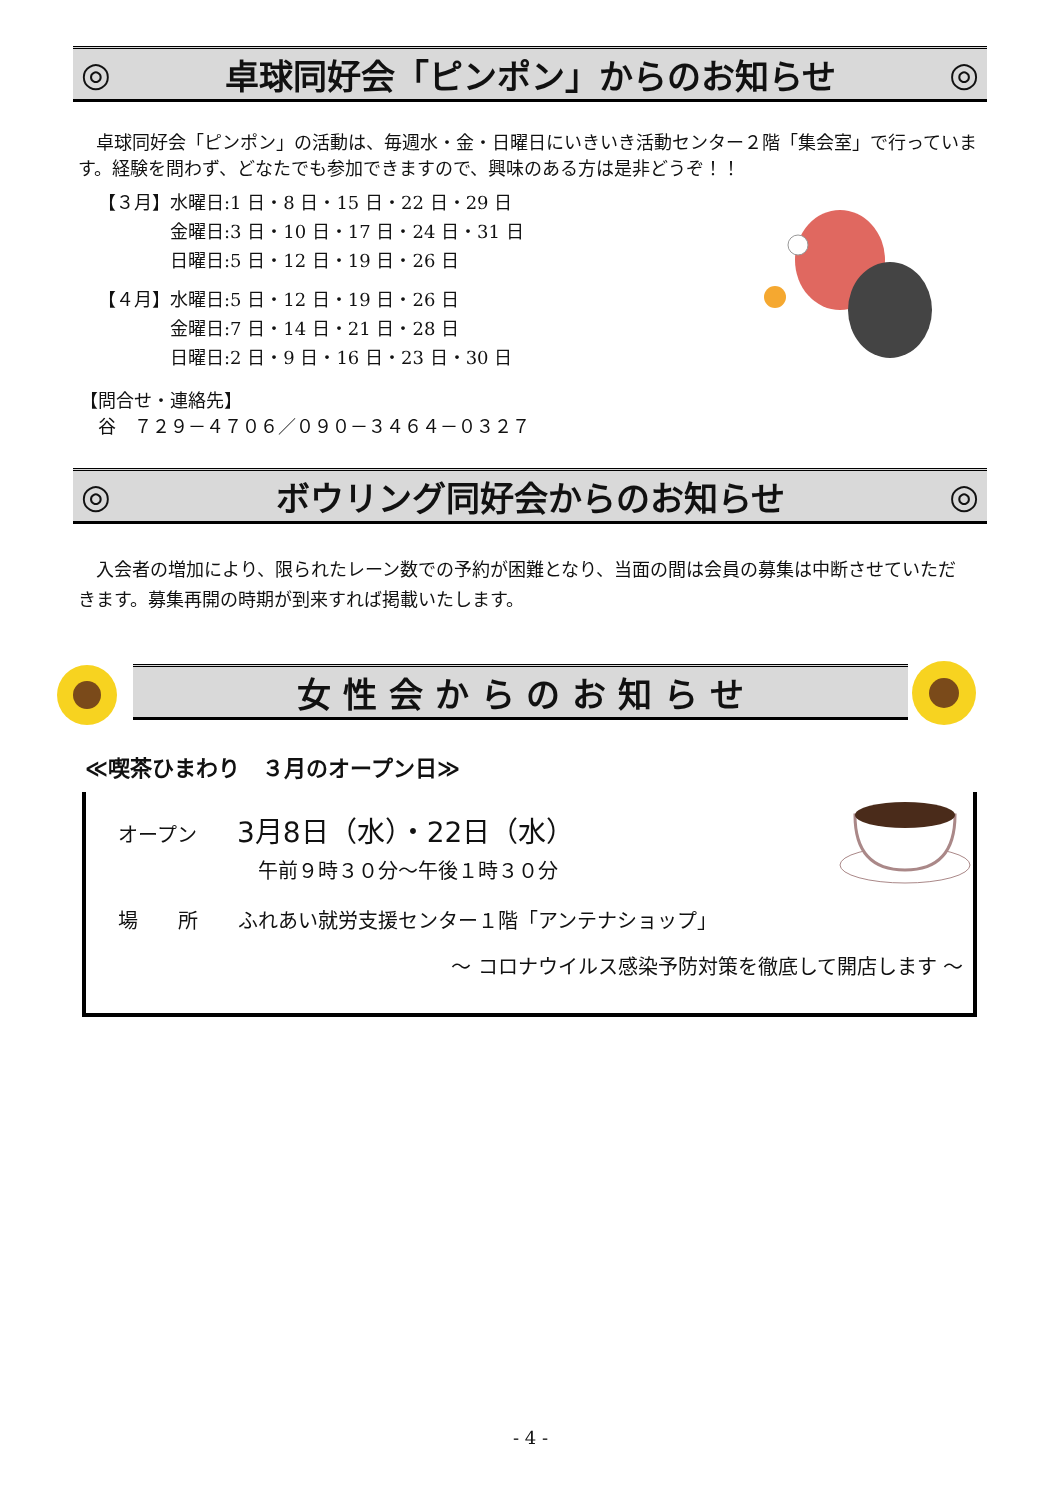◎ 卓球同好会「ピンポン」からのお知らせ ◎
　卓球同好会「ピンポン」の活動は、毎週水・金・日曜日にいきいき活動センター２階「集会室」で行っています。経験を問わず、どなたでも参加できますので、興味のある方は是非どうぞ！！
【３月】水曜日:1 日・8 日・15 日・22 日・29 日
　　　　金曜日:3 日・10 日・17 日・24 日・31 日
　　　　日曜日:5 日・12 日・19 日・26 日
【４月】水曜日:5 日・12 日・19 日・26 日
　　　　金曜日:7 日・14 日・21 日・28 日
　　　　日曜日:2 日・9 日・16 日・23 日・30 日
【問合せ・連絡先】
　谷　７２９－４７０６／０９０－３４６４－０３２７
◎ ボウリング同好会からのお知らせ ◎
　入会者の増加により、限られたレーン数での予約が困難となり、当面の間は会員の募集は中断させていただきます。募集再開の時期が到来すれば掲載いたします。
女 性 会 か ら の お 知 ら せ
≪喫茶ひまわり　３月のオープン日≫
オープン　　3月8日（水）・22日（水）
　　　　　　　午前９時３０分～午後１時３０分
場　　所　　ふれあい就労支援センター１階「アンテナショップ」
～ コロナウイルス感染予防対策を徹底して開店します ～
- 4 -